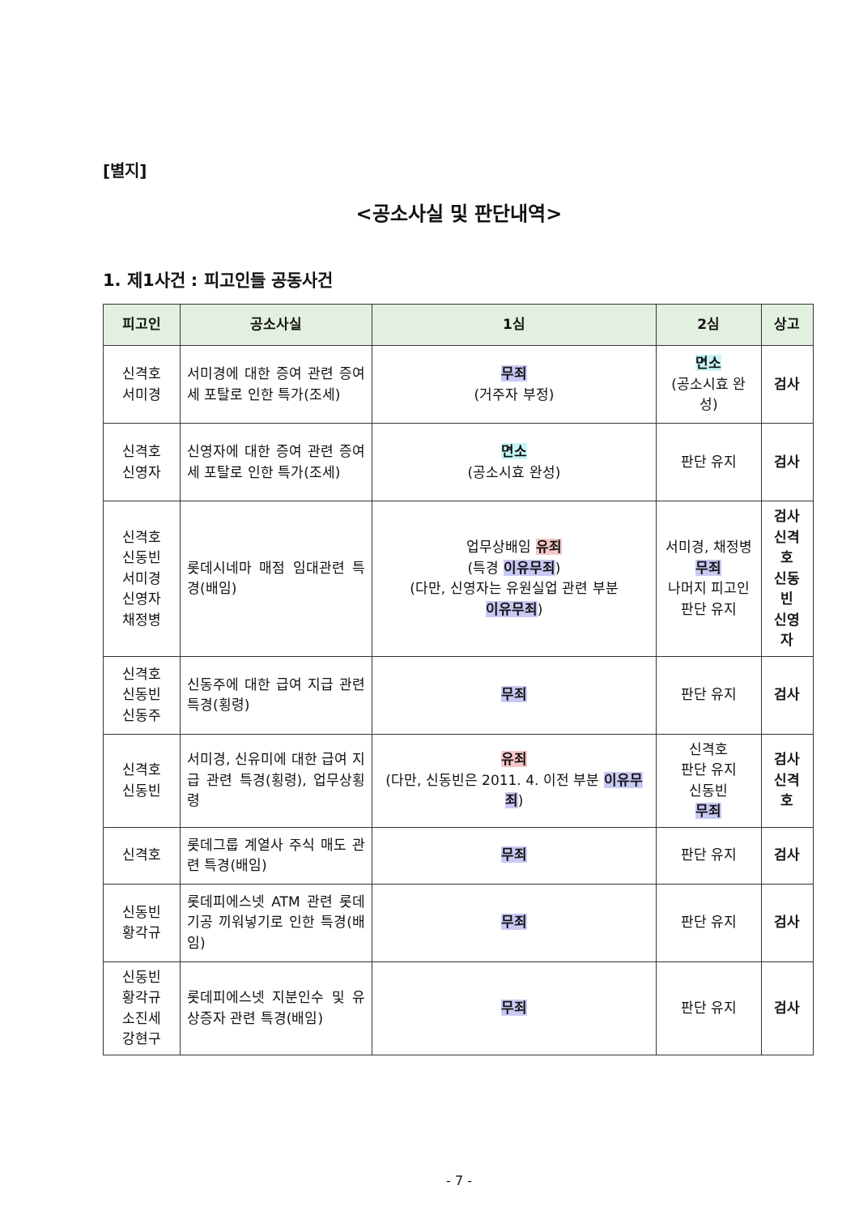[별지]
<공소사실 및 판단내역>
1. 제1사건 : 피고인들 공동사건
| 피고인 | 공소사실 | 1심 | 2심 | 상고 |
| --- | --- | --- | --- | --- |
| 신격호 서미경 | 서미경에 대한 증여 관련 증여세 포탈로 인한 특가(조세) | 무죄 (거주자 부정) | 면소 (공소시효 완성) | 검사 |
| 신격호 신영자 | 신영자에 대한 증여 관련 증여세 포탈로 인한 특가(조세) | 면소 (공소시효 완성) | 판단 유지 | 검사 |
| 신격호 신동빈 서미경 신영자 채정병 | 롯데시네마 매점 임대관련 특경(배임) | 업무상배임 유죄 (특경 이유무죄 ) (다만, 신영자는 유원실업 관련 부분 이유무죄 ) | 서미경, 채정병 무죄 나머지 피고인 판단 유지 | 검사 신격호 신동빈 신영자 |
| 신격호 신동빈 신동주 | 신동주에 대한 급여 지급 관련 특경(횡령) | 무죄 | 판단 유지 | 검사 |
| 신격호 신동빈 | 서미경, 신유미에 대한 급여 지급 관련 특경(횡령), 업무상횡령 | 유죄 (다만, 신동빈은 2011. 4. 이전 부분 이유무죄 ) | 신격호 판단 유지 신동빈 무죄 | 검사 신격호 |
| 신격호 | 롯데그룹 계열사 주식 매도 관련 특경(배임) | 무죄 | 판단 유지 | 검사 |
| 신동빈 황각규 | 롯데피에스넷 ATM 관련 롯데기공 끼워넣기로 인한 특경(배임) | 무죄 | 판단 유지 | 검사 |
| 신동빈 황각규 소진세 강현구 | 롯데피에스넷 지분인수 및 유상증자 관련 특경(배임) | 무죄 | 판단 유지 | 검사 |
- 7 -